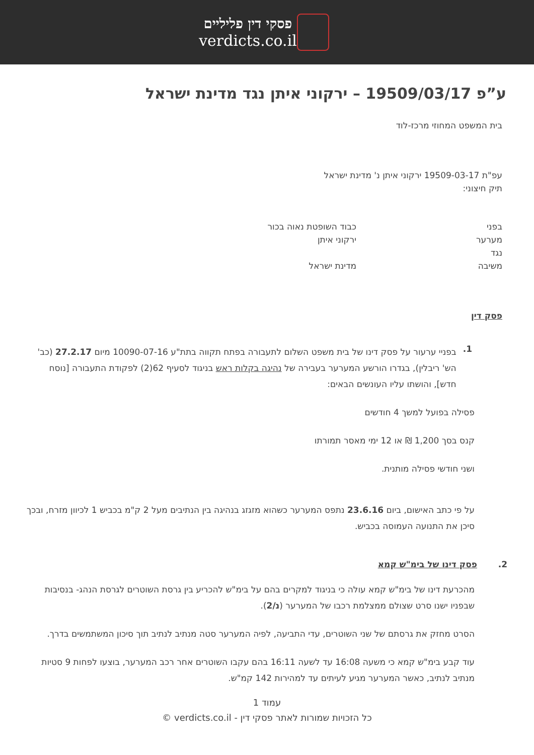פסקי דין פליליים
verdicts.co.il
ע”פ 19509/03/17 – ירקוני איתן נגד מדינת ישראל
בית המשפט המחוזי מרכז-לוד
עפ"ת 19509-03-17 ירקוני איתן נ' מדינת ישראל
תיק חיצוני:
בפני כבוד השופטת נאוה בכור
מערער ירקוני איתן
נגד
משיבה מדינת ישראל
פסק דין
1.
בפניי ערעור על פסק דינו של בית משפט השלום לתעבורה בפתח תקווה בתת"ע 10090-07-16 מיום 27.2.17 (כב' הש' ריבלין), בגדרו הורשע המערער בעבירה של נהיגה בקלות ראש בניגוד לסעיף 62(2) לפקודת התעבורה [נוסח חדש], והושתו עליו העונשים הבאים:
פסילה בפועל למשך 4 חודשים
קנס בסך 1,200 ₪ או 12 ימי מאסר תמורתו
ושני חודשי פסילה מותנית.
על פי כתב האישום, ביום 23.6.16 נתפס המערער כשהוא מזגזג בנהיגה בין הנתיבים מעל 2 ק"מ בכביש 1 לכיוון מזרח, ובכך סיכן את התנועה העמוסה בכביש.
2. פסק דינו של בימ"ש קמא
מהכרעת דינו של בימ"ש קמא עולה כי בניגוד למקרים בהם על בימ"ש להכריע בין גרסת השוטרים לגרסת הנהג- בנסיבות שבפניו ישנו סרט שצולם ממצלמת רכבו של המערער (נ/2).
הסרט מחזק את גרסתם של שני השוטרים, עדי התביעה, לפיה המערער סטה מנתיב לנתיב תוך סיכון המשתמשים בדרך.
עוד קבע בימ"ש קמא כי משעה 16:08 עד לשעה 16:11 בהם עקבו השוטרים אחר רכב המערער, בוצעו לפחות 9 סטיות מנתיב לנתיב, כאשר המערער מגיע לעיתים עד למהירות 142 קמ"ש.
עמוד 1
כל הזכויות שמורות לאתר פסקי דין - verdicts.co.il ©